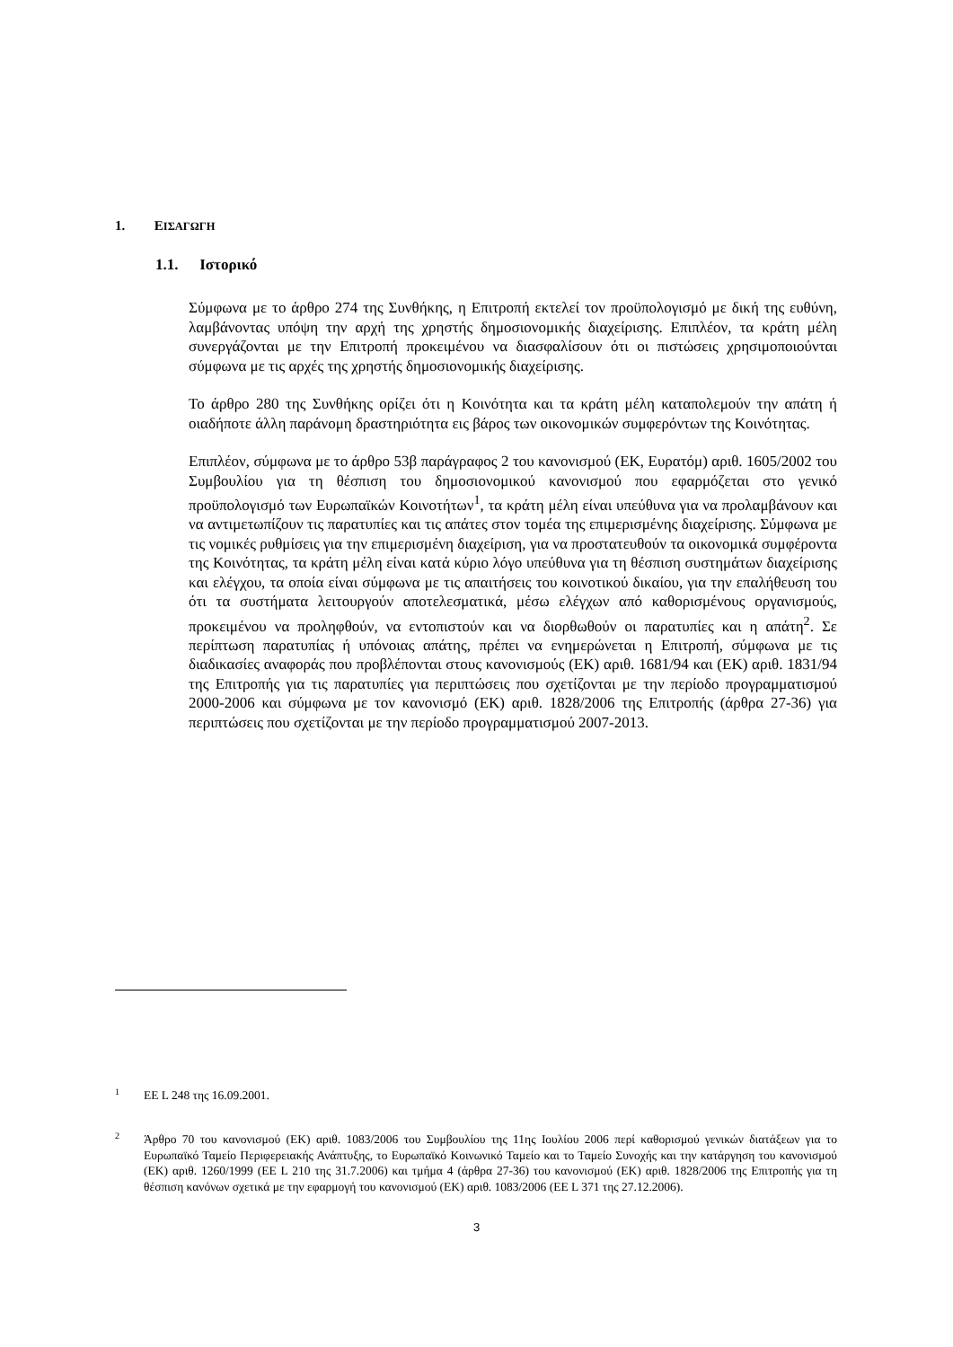1. ΕΙΣΑΓΩΓΗ
1.1. Ιστορικό
Σύμφωνα με το άρθρο 274 της Συνθήκης, η Επιτροπή εκτελεί τον προϋπολογισμό με δική της ευθύνη, λαμβάνοντας υπόψη την αρχή της χρηστής δημοσιονομικής διαχείρισης. Επιπλέον, τα κράτη μέλη συνεργάζονται με την Επιτροπή προκειμένου να διασφαλίσουν ότι οι πιστώσεις χρησιμοποιούνται σύμφωνα με τις αρχές της χρηστής δημοσιονομικής διαχείρισης.
Το άρθρο 280 της Συνθήκης ορίζει ότι η Κοινότητα και τα κράτη μέλη καταπολεμούν την απάτη ή οιαδήποτε άλλη παράνομη δραστηριότητα εις βάρος των οικονομικών συμφερόντων της Κοινότητας.
Επιπλέον, σύμφωνα με το άρθρο 53β παράγραφος 2 του κανονισμού (ΕΚ, Ευρατόμ) αριθ. 1605/2002 του Συμβουλίου για τη θέσπιση του δημοσιονομικού κανονισμού που εφαρμόζεται στο γενικό προϋπολογισμό των Ευρωπαϊκών Κοινοτήτων<sup>1</sup>, τα κράτη μέλη είναι υπεύθυνα για να προλαμβάνουν και να αντιμετωπίζουν τις παρατυπίες και τις απάτες στον τομέα της επιμερισμένης διαχείρισης. Σύμφωνα με τις νομικές ρυθμίσεις για την επιμερισμένη διαχείριση, για να προστατευθούν τα οικονομικά συμφέροντα της Κοινότητας, τα κράτη μέλη είναι κατά κύριο λόγο υπεύθυνα για τη θέσπιση συστημάτων διαχείρισης και ελέγχου, τα οποία είναι σύμφωνα με τις απαιτήσεις του κοινοτικού δικαίου, για την επαλήθευση του ότι τα συστήματα λειτουργούν αποτελεσματικά, μέσω ελέγχων από καθορισμένους οργανισμούς, προκειμένου να προληφθούν, να εντοπιστούν και να διορθωθούν οι παρατυπίες και η απάτη<sup>2</sup>. Σε περίπτωση παρατυπίας ή υπόνοιας απάτης, πρέπει να ενημερώνεται η Επιτροπή, σύμφωνα με τις διαδικασίες αναφοράς που προβλέπονται στους κανονισμούς (ΕΚ) αριθ. 1681/94 και (ΕΚ) αριθ. 1831/94 της Επιτροπής για τις παρατυπίες για περιπτώσεις που σχετίζονται με την περίοδο προγραμματισμού 2000-2006 και σύμφωνα με τον κανονισμό (ΕΚ) αριθ. 1828/2006 της Επιτροπής (άρθρα 27-36) για περιπτώσεις που σχετίζονται με την περίοδο προγραμματισμού 2007-2013.
1
ΕΕ L 248 της 16.09.2001.
2
Άρθρο 70 του κανονισμού (ΕΚ) αριθ. 1083/2006 του Συμβουλίου της 11ης Ιουλίου 2006 περί καθορισμού γενικών διατάξεων για το Ευρωπαϊκό Ταμείο Περιφερειακής Ανάπτυξης, το Ευρωπαϊκό Κοινωνικό Ταμείο και το Ταμείο Συνοχής και την κατάργηση του κανονισμού (ΕΚ) αριθ. 1260/1999 (ΕΕ L 210 της 31.7.2006) και τμήμα 4 (άρθρα 27-36) του κανονισμού (ΕΚ) αριθ. 1828/2006 της Επιτροπής για τη θέσπιση κανόνων σχετικά με την εφαρμογή του κανονισμού (ΕΚ) αριθ. 1083/2006 (ΕΕ L 371 της 27.12.2006).
3